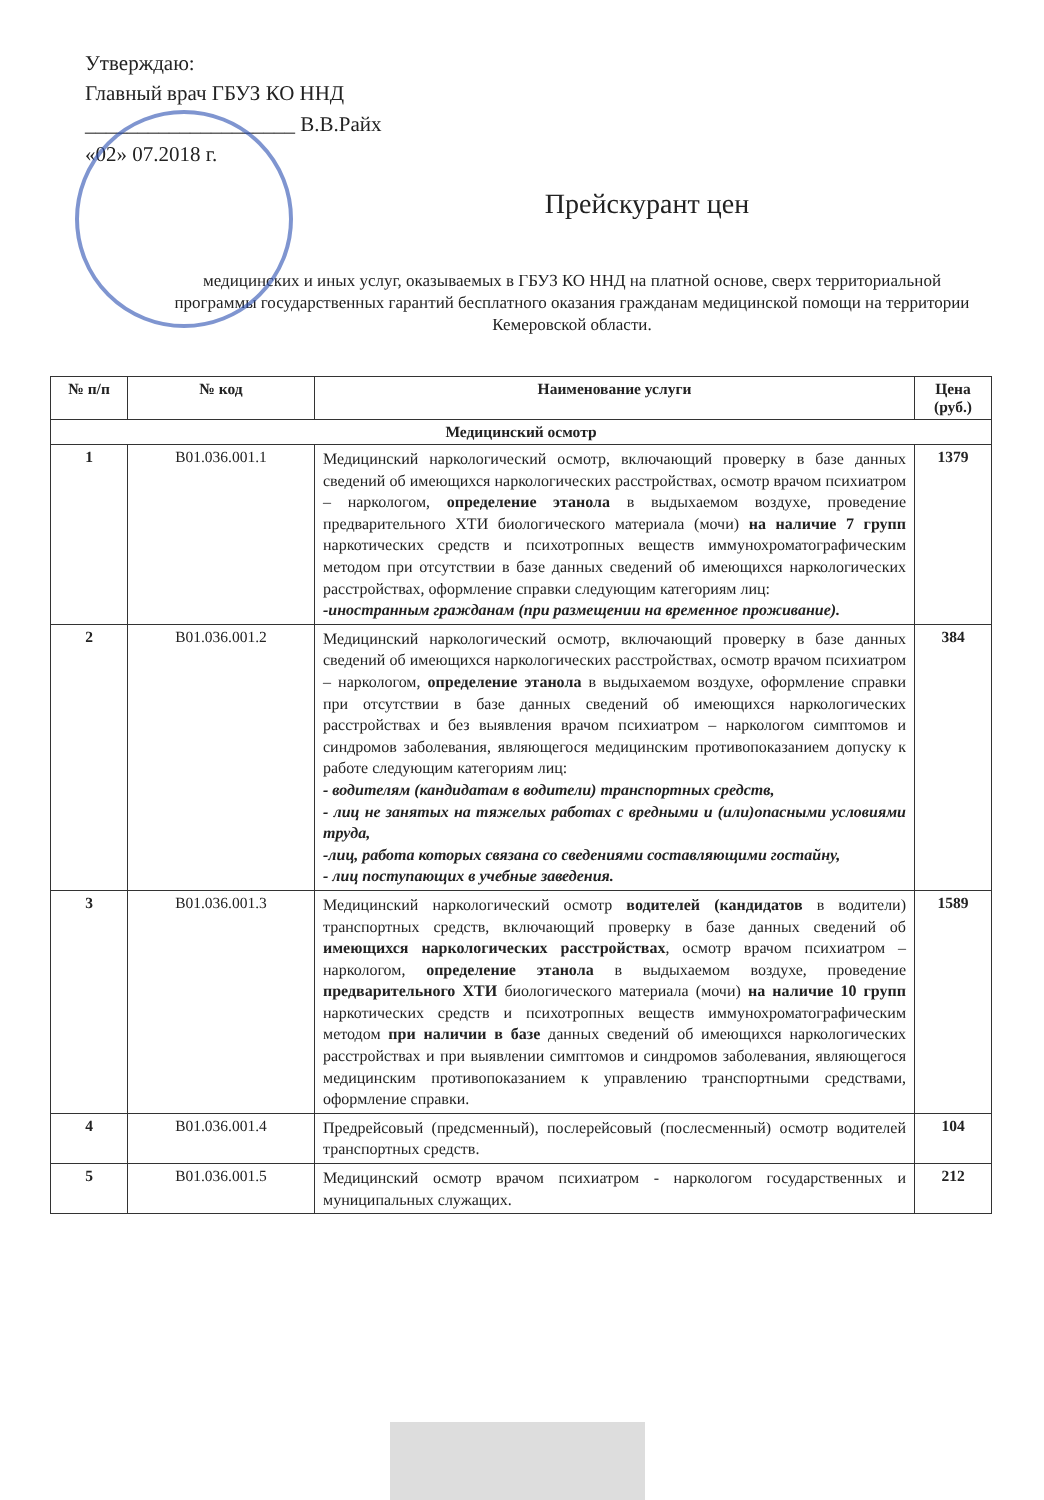Утверждаю:
Главный врач ГБУЗ КО ННД
____________________ В.В.Райх
«02» 07.2018 г.
Прейскурант цен
медицинских и иных услуг, оказываемых в ГБУЗ КО ННД на платной основе, сверх территориальной программы государственных гарантий бесплатного оказания гражданам медицинской помощи на территории Кемеровской области.
| № п/п | № код | Наименование услуги | Цена (руб.) |
| --- | --- | --- | --- |
| Медицинский осмотр | | | |
| 1 | В01.036.001.1 | Медицинский наркологический осмотр, включающий проверку в базе данных сведений об имеющихся наркологических расстройствах, осмотр врачом психиатром – наркологом, определение этанола в выдыхаемом воздухе, проведение предварительного ХТИ биологического материала (мочи) на наличие 7 групп наркотических средств и психотропных веществ иммунохроматографическим методом при отсутствии в базе данных сведений об имеющихся наркологических расстройствах, оформление справки следующим категориям лиц: -иностранным гражданам (при размещении на временное проживание). | 1379 |
| 2 | В01.036.001.2 | Медицинский наркологический осмотр, включающий проверку в базе данных сведений об имеющихся наркологических расстройствах, осмотр врачом психиатром – наркологом, определение этанола в выдыхаемом воздухе, оформление справки при отсутствии в базе данных сведений об имеющихся наркологических расстройствах и без выявления врачом психиатром – наркологом симптомов и синдромов заболевания, являющегося медицинским противопоказанием допуску к работе следующим категориям лиц: - водителям (кандидатам в водители) транспортных средств, - лиц не занятых на тяжелых работах с вредными и (или)опасными условиями труда, -лиц, работа которых связана со сведениями составляющими гостайну, - лиц поступающих в учебные заведения. | 384 |
| 3 | В01.036.001.3 | Медицинский наркологический осмотр водителей (кандидатов в водители) транспортных средств, включающий проверку в базе данных сведений об имеющихся наркологических расстройствах , осмотр врачом психиатром – наркологом, определение этанола в выдыхаемом воздухе, проведение предварительного ХТИ биологического материала (мочи) на наличие 10 групп наркотических средств и психотропных веществ иммунохроматографическим методом при наличии в базе данных сведений об имеющихся наркологических расстройствах и при выявлении симптомов и синдромов заболевания, являющегося медицинским противопоказанием к управлению транспортными средствами, оформление справки. | 1589 |
| 4 | В01.036.001.4 | Предрейсовый (предсменный), послерейсовый (послесменный) осмотр водителей транспортных средств. | 104 |
| 5 | В01.036.001.5 | Медицинский осмотр врачом психиатром - наркологом государственных и муниципальных служащих. | 212 |